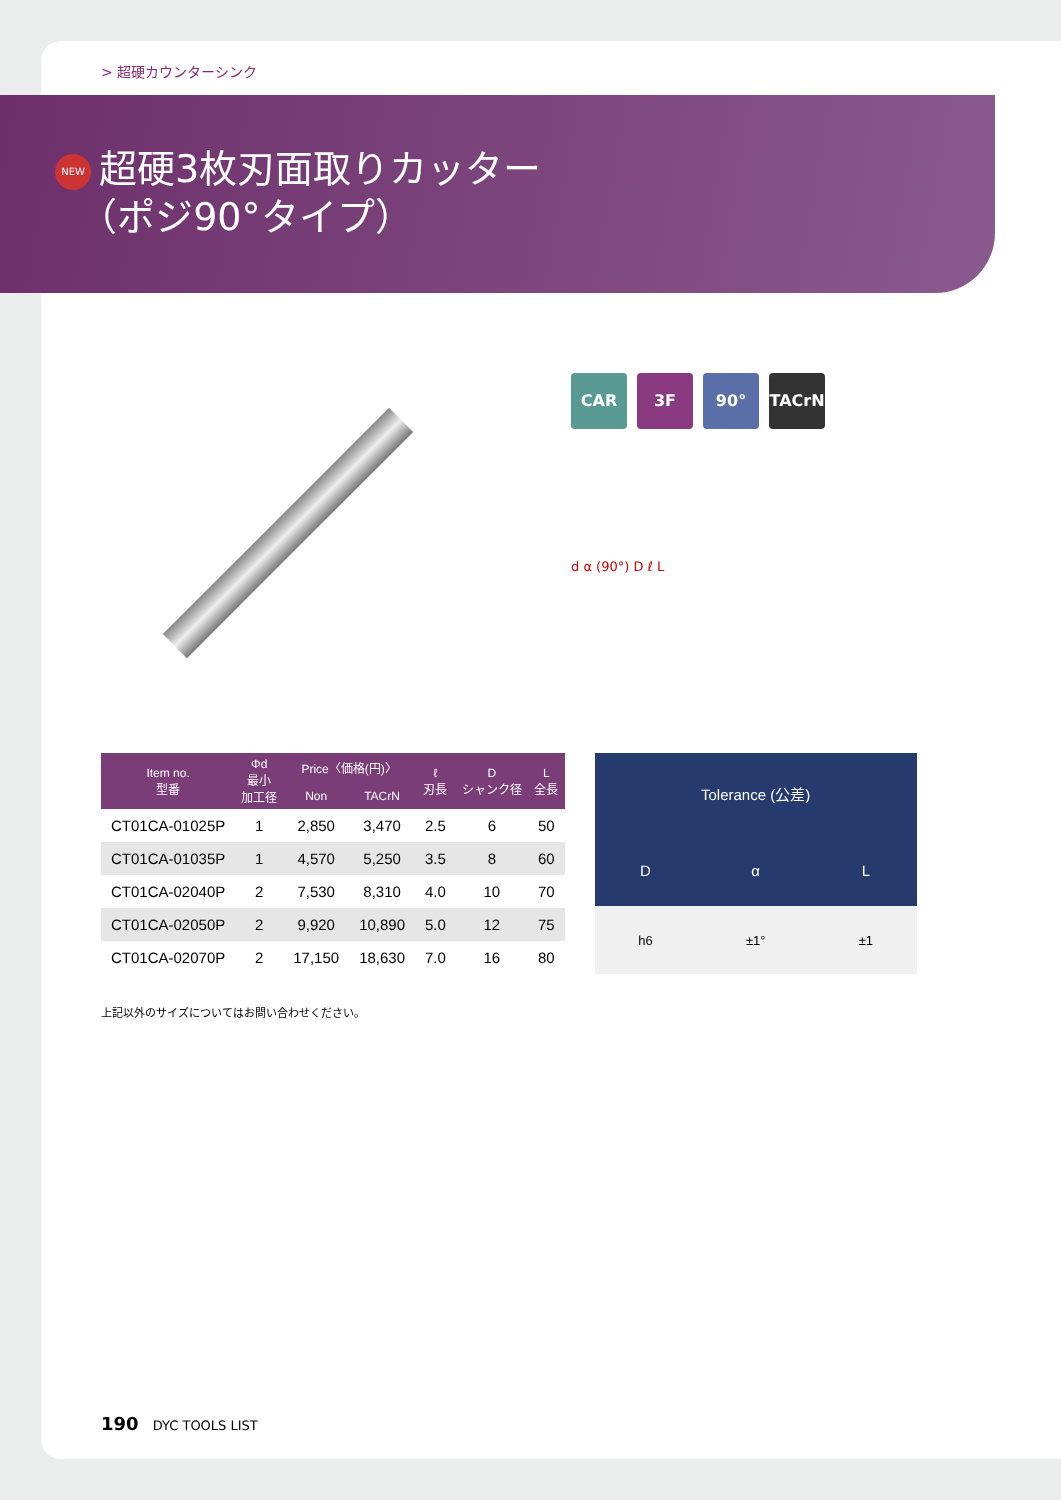> 超硬カウンターシンク
NEW 超硬3枚刃面取りカッター
（ポジ90°タイプ）
CAR 3F 90° TACrN
d α (90°) D ℓ L
| Item no. 型番 | Φd 最小 加工径 | Price〈価格(円)〉 | | ℓ 刃長 | D シャンク径 | L 全長 |
| --- | --- | --- | --- | --- | --- | --- |
| | | Non | TACrN | | | |
| CT01CA-01025P | 1 | 2,850 | 3,470 | 2.5 | 6 | 50 |
| CT01CA-01035P | 1 | 4,570 | 5,250 | 3.5 | 8 | 60 |
| CT01CA-02040P | 2 | 7,530 | 8,310 | 4.0 | 10 | 70 |
| CT01CA-02050P | 2 | 9,920 | 10,890 | 5.0 | 12 | 75 |
| CT01CA-02070P | 2 | 17,150 | 18,630 | 7.0 | 16 | 80 |
| Tolerance (公差) | | |
| --- | --- | --- |
| D | α | L |
| h6 | ±1° | ±1 |
上記以外のサイズについてはお問い合わせください。
190 DYC TOOLS LIST